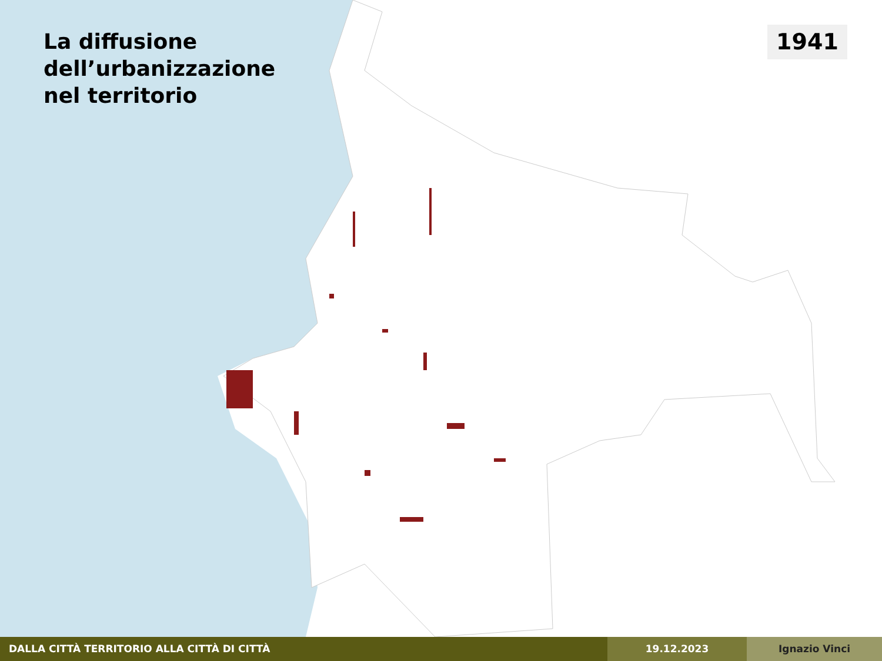La diffusione
dell’urbanizzazione
nel territorio
1941
DALLA CITTÀ TERRITORIO ALLA CITTÀ DI CITTÀ 19.12.2023 Ignazio Vinci